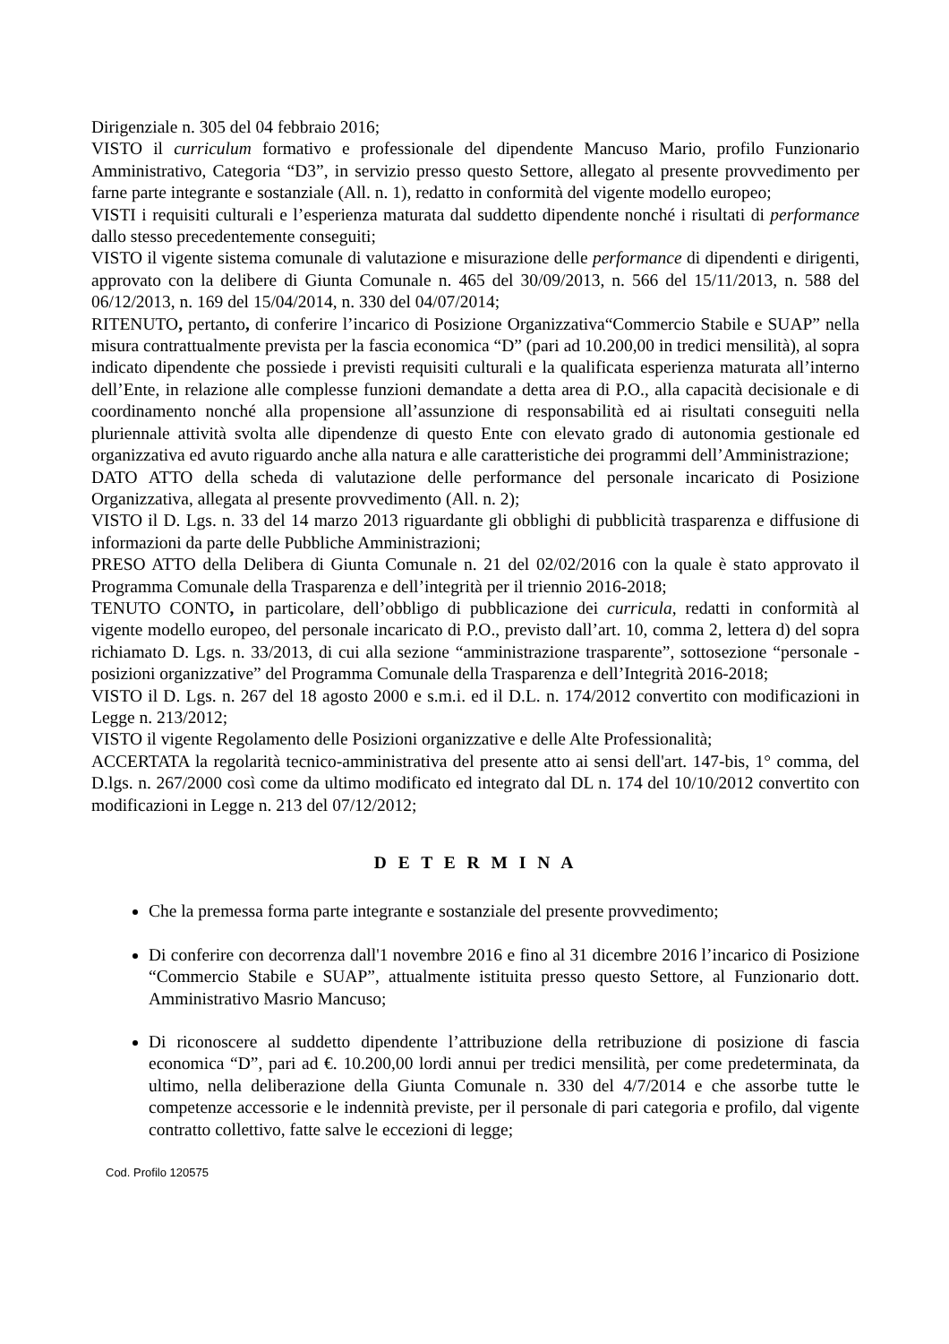Dirigenziale n. 305 del 04 febbraio 2016;
VISTO il curriculum formativo e professionale del dipendente Mancuso Mario, profilo Funzionario Amministrativo, Categoria “D3”, in servizio presso questo Settore, allegato al presente provvedimento per farne parte integrante e sostanziale (All. n. 1), redatto in conformità del vigente modello europeo;
VISTI i requisiti culturali e l’esperienza maturata dal suddetto dipendente nonché i risultati di performance dallo stesso precedentemente conseguiti;
VISTO il vigente sistema comunale di valutazione e misurazione delle performance di dipendenti e dirigenti, approvato con la delibere di Giunta Comunale n. 465 del 30/09/2013, n. 566 del 15/11/2013, n. 588 del 06/12/2013, n. 169 del 15/04/2014, n. 330 del 04/07/2014;
RITENUTO, pertanto, di conferire l’incarico di Posizione Organizzativa“Commercio Stabile e SUAP” nella misura contrattualmente prevista per la fascia economica “D” (pari ad 10.200,00 in tredici mensilità), al sopra indicato dipendente che possiede i previsti requisiti culturali e la qualificata esperienza maturata all’interno dell’Ente, in relazione alle complesse funzioni demandate a detta area di P.O., alla capacità decisionale e di coordinamento nonché alla propensione all’assunzione di responsabilità ed ai risultati conseguiti nella pluriennale attività svolta alle dipendenze di questo Ente con elevato grado di autonomia gestionale ed organizzativa ed avuto riguardo anche alla natura e alle caratteristiche dei programmi dell’Amministrazione;
DATO ATTO della scheda di valutazione delle performance del personale incaricato di Posizione Organizzativa, allegata al presente provvedimento (All. n. 2);
VISTO il D. Lgs. n. 33 del 14 marzo 2013 riguardante gli obblighi di pubblicità trasparenza e diffusione di informazioni da parte delle Pubbliche Amministrazioni;
PRESO ATTO della Delibera di Giunta Comunale n. 21 del 02/02/2016 con la quale è stato approvato il Programma Comunale della Trasparenza e dell’integrità per il triennio 2016-2018;
TENUTO CONTO, in particolare, dell’obbligo di pubblicazione dei curricula, redatti in conformità al vigente modello europeo, del personale incaricato di P.O., previsto dall’art. 10, comma 2, lettera d) del sopra richiamato D. Lgs. n. 33/2013, di cui alla sezione “amministrazione trasparente”, sottosezione “personale - posizioni organizzative” del Programma Comunale della Trasparenza e dell’Integrità 2016-2018;
VISTO il D. Lgs. n. 267 del 18 agosto 2000 e s.m.i. ed il D.L. n. 174/2012 convertito con modificazioni in Legge n. 213/2012;
VISTO il vigente Regolamento delle Posizioni organizzative e delle Alte Professionalità;
ACCERTATA la regolarità tecnico-amministrativa del presente atto ai sensi dell'art. 147-bis, 1° comma, del D.lgs. n. 267/2000 così come da ultimo modificato ed integrato dal DL n. 174 del 10/10/2012 convertito con modificazioni in Legge n. 213 del 07/12/2012;
D E T E R M I N A
Che la premessa forma parte integrante e sostanziale del presente provvedimento;
Di conferire con decorrenza dall'1 novembre 2016 e fino al 31 dicembre 2016 l’incarico di Posizione “Commercio Stabile e SUAP”, attualmente istituita presso questo Settore, al Funzionario dott. Amministrativo Masrio Mancuso;
Di riconoscere al suddetto dipendente l’attribuzione della retribuzione di posizione di fascia economica “D”, pari ad €. 10.200,00 lordi annui per tredici mensilità, per come predeterminata, da ultimo, nella deliberazione della Giunta Comunale n. 330 del 4/7/2014 e che assorbe tutte le competenze accessorie e le indennità previste, per il personale di pari categoria e profilo, dal vigente contratto collettivo, fatte salve le eccezioni di legge;
Cod. Profilo 120575